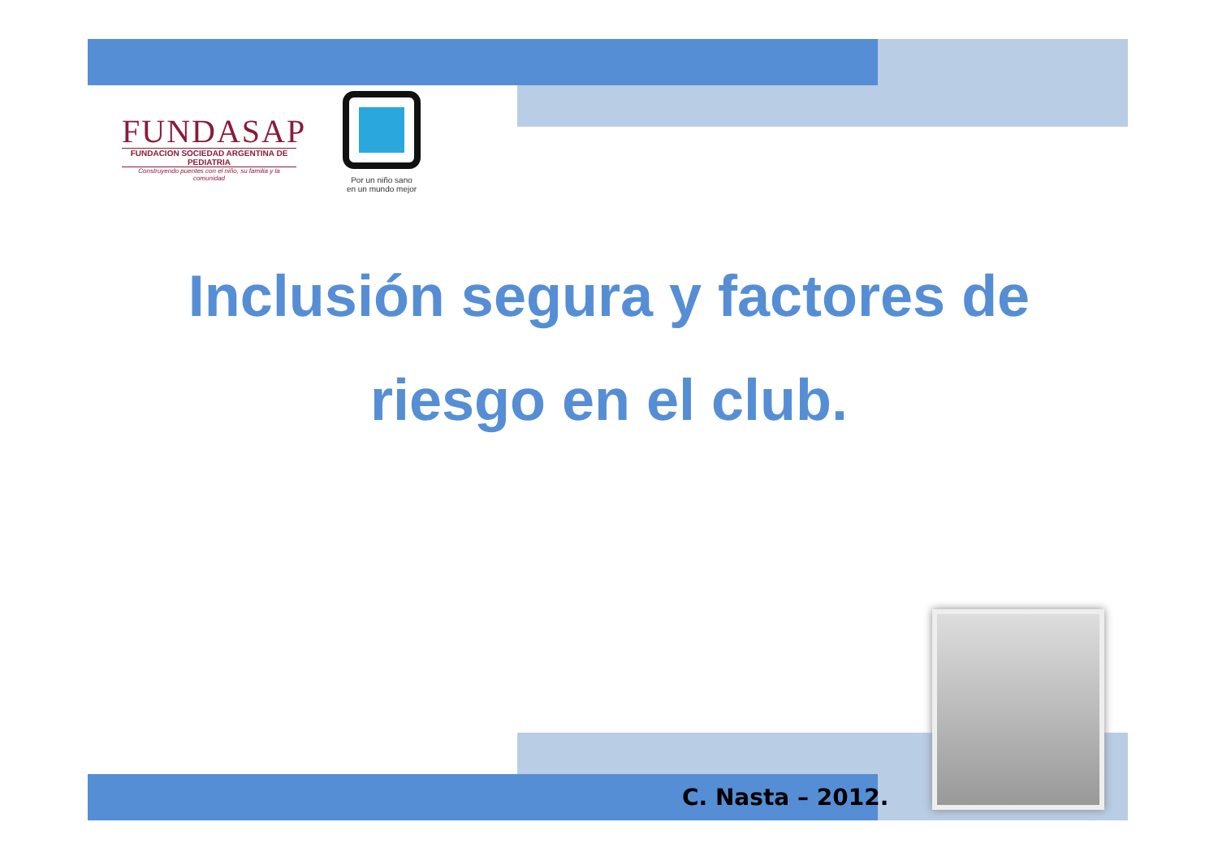FUNDASAP
FUNDACION SOCIEDAD ARGENTINA DE PEDIATRIA
Construyendo puentes con el niño, su familia y la comunidad
Por un niño sano
en un mundo mejor
Inclusión segura y factores de
riesgo en el club.
C. Nasta – 2012.